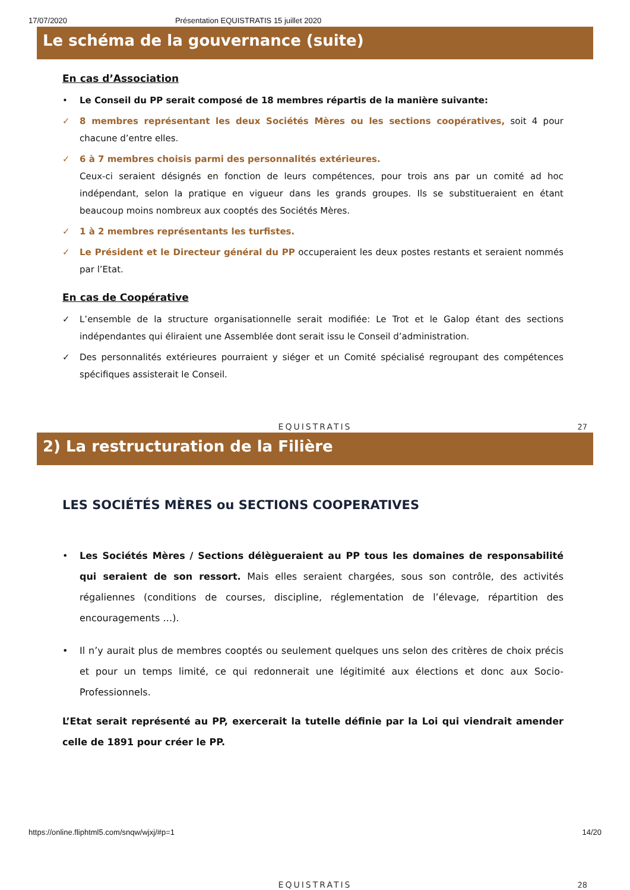17/07/2020 Présentation EQUISTRATIS 15 juillet 2020
Le schéma de la gouvernance (suite)
En cas d’Association
• Le Conseil du PP serait composé de 18 membres répartis de la manière suivante:
✓ 8 membres représentant les deux Sociétés Mères ou les sections coopératives, soit 4 pour chacune d’entre elles.
✓ 6 à 7 membres choisis parmi des personnalités extérieures.
Ceux-ci seraient désignés en fonction de leurs compétences, pour trois ans par un comité ad hoc indépendant, selon la pratique en vigueur dans les grands groupes. Ils se substitueraient en étant beaucoup moins nombreux aux cooptés des Sociétés Mères.
✓ 1 à 2 membres représentants les turfistes.
✓ Le Président et le Directeur général du PP occuperaient les deux postes restants et seraient nommés par l’Etat.
En cas de Coopérative
✓ L’ensemble de la structure organisationnelle serait modifiée: Le Trot et le Galop étant des sections indépendantes qui éliraient une Assemblée dont serait issu le Conseil d’administration.
✓ Des personnalités extérieures pourraient y siéger et un Comité spécialisé regroupant des compétences spécifiques assisterait le Conseil.
EQUISTRATIS
27
2) La restructuration de la Filière
LES SOCIÉTÉS MÈRES ou SECTIONS COOPERATIVES
• Les Sociétés Mères / Sections délègueraient au PP tous les domaines de responsabilité qui seraient de son ressort. Mais elles seraient chargées, sous son contrôle, des activités régaliennes (conditions de courses, discipline, réglementation de l’élevage, répartition des encouragements …).
• Il n’y aurait plus de membres cooptés ou seulement quelques uns selon des critères de choix précis et pour un temps limité, ce qui redonnerait une légitimité aux élections et donc aux Socio-Professionnels.
L’Etat serait représenté au PP, exercerait la tutelle définie par la Loi qui viendrait amender celle de 1891 pour créer le PP.
EQUISTRATIS
28
https://online.fliphtml5.com/snqw/wjxj/#p=1 14/20